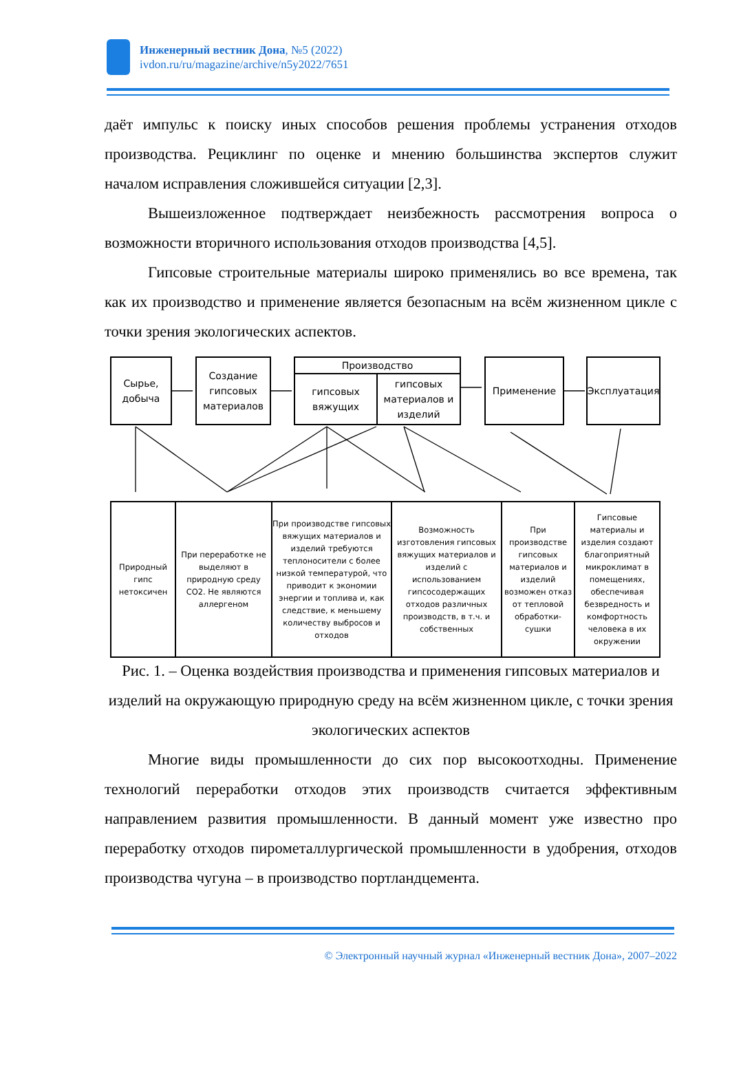Инженерный вестник Дона, №5 (2022)
ivdon.ru/ru/magazine/archive/n5y2022/7651
даёт импульс к поиску иных способов решения проблемы устранения отходов производства. Рециклинг по оценке и мнению большинства экспертов служит началом исправления сложившейся ситуации [2,3].
Вышеизложенное подтверждает неизбежность рассмотрения вопроса о возможности вторичного использования отходов производства [4,5].
Гипсовые строительные материалы широко применялись во все времена, так как их производство и применение является безопасным на всём жизненном цикле с точки зрения экологических аспектов.
Сырье, добыча
Создание гипсовых материалов
Производство
гипсовых вяжущих
гипсовых материалов и изделий
Применение Эксплуатация
Природный гипс нетоксичен
При переработке не выделяют в природную среду CO2. Не являются аллергеном
При производстве гипсовых вяжущих материалов и изделий требуются теплоносители с более низкой температурой, что приводит к экономии энергии и топлива и, как следствие, к меньшему количеству выбросов и отходов
Возможность изготовления гипсовых вяжущих материалов и изделий с использованием гипсосодержащих отходов различных производств, в т.ч. и собственных
При производстве гипсовых материалов и изделий возможен отказ от тепловой обработки-сушки
Гипсовые материалы и изделия создают благоприятный микроклимат в помещениях, обеспечивая безвредность и комфортность человека в их окружении
Рис. 1. – Оценка воздействия производства и применения гипсовых материалов и изделий на окружающую природную среду на всём жизненном цикле, с точки зрения экологических аспектов
Многие виды промышленности до сих пор высокоотходны. Применение технологий переработки отходов этих производств считается эффективным направлением развития промышленности. В данный момент уже известно про переработку отходов пирометаллургической промышленности в удобрения, отходов производства чугуна – в производство портландцемента.
© Электронный научный журнал «Инженерный вестник Дона», 2007–2022